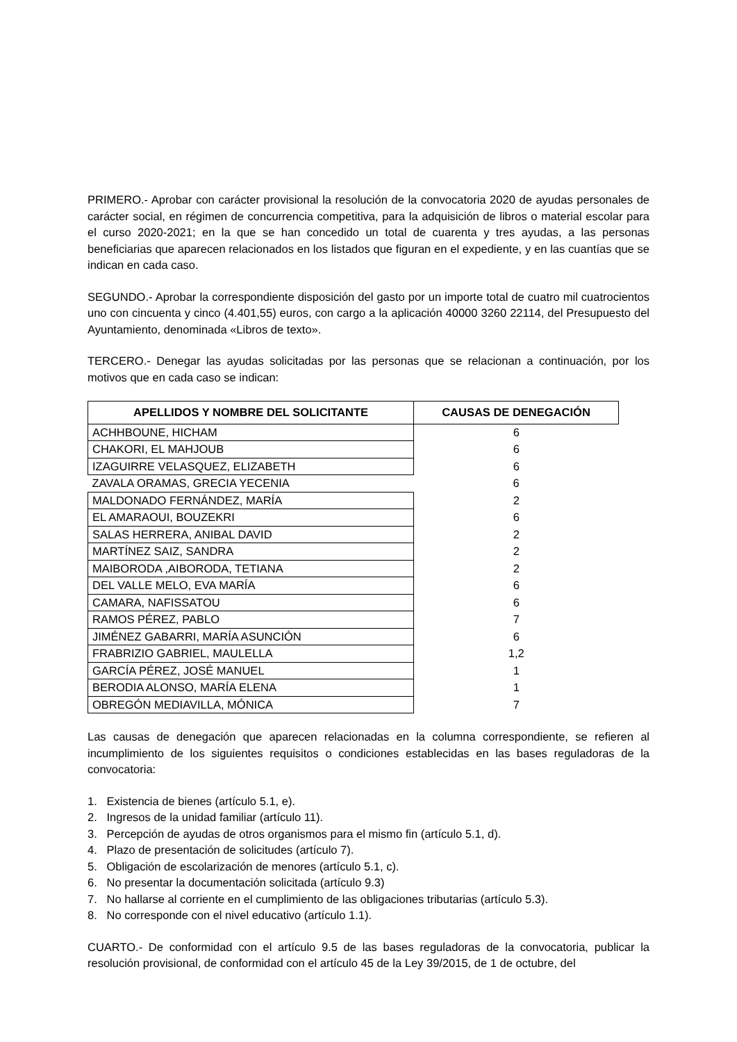PRIMERO.- Aprobar con carácter provisional la resolución de la convocatoria 2020 de ayudas personales de carácter social, en régimen de concurrencia competitiva, para la adquisición de libros o material escolar para el curso 2020-2021; en la que se han concedido un total de cuarenta y tres ayudas, a las personas beneficiarias que aparecen relacionados en los listados que figuran en el expediente, y en las cuantías que se indican en cada caso.
SEGUNDO.- Aprobar la correspondiente disposición del gasto por un importe total de cuatro mil cuatrocientos uno con cincuenta y cinco (4.401,55) euros, con cargo a la aplicación 40000 3260 22114, del Presupuesto del Ayuntamiento, denominada «Libros de texto».
TERCERO.- Denegar las ayudas solicitadas por las personas que se relacionan a continuación, por los motivos que en cada caso se indican:
| APELLIDOS Y NOMBRE DEL SOLICITANTE | CAUSAS DE DENEGACIÓN |
| --- | --- |
| ACHHBOUNE, HICHAM | 6 |
| CHAKORI, EL MAHJOUB | 6 |
| IZAGUIRRE VELASQUEZ, ELIZABETH | 6 |
| ZAVALA ORAMAS, GRECIA YECENIA | 6 |
| MALDONADO FERNÁNDEZ, MARÍA | 2 |
| EL AMARAOUI, BOUZEKRI | 6 |
| SALAS HERRERA, ANIBAL DAVID | 2 |
| MARTÍNEZ SAIZ, SANDRA | 2 |
| MAIBORODA ,AIBORODA, TETIANA | 2 |
| DEL VALLE MELO, EVA MARÍA | 6 |
| CAMARA, NAFISSATOU | 6 |
| RAMOS PÉREZ, PABLO | 7 |
| JIMÉNEZ GABARRI, MARÍA ASUNCIÓN | 6 |
| FRABRIZIO GABRIEL, MAULELLA | 1,2 |
| GARCÍA PÉREZ, JOSÉ MANUEL | 1 |
| BERODIA ALONSO, MARÍA ELENA | 1 |
| OBREGÓN MEDIAVILLA, MÓNICA | 7 |
Las causas de denegación que aparecen relacionadas en la columna correspondiente, se refieren al incumplimiento de los siguientes requisitos o condiciones establecidas en las bases reguladoras de la convocatoria:
1. Existencia de bienes (artículo 5.1, e).
2. Ingresos de la unidad familiar (artículo 11).
3. Percepción de ayudas de otros organismos para el mismo fin (artículo 5.1, d).
4. Plazo de presentación de solicitudes (artículo 7).
5. Obligación de escolarización de menores (artículo 5.1, c).
6. No presentar la documentación solicitada (artículo 9.3)
7. No hallarse al corriente en el cumplimiento de las obligaciones tributarias (artículo 5.3).
8. No corresponde con el nivel educativo (artículo 1.1).
CUARTO.- De conformidad con el artículo 9.5 de las bases reguladoras de la convocatoria, publicar la resolución provisional, de conformidad con el artículo 45 de la Ley 39/2015, de 1 de octubre, del